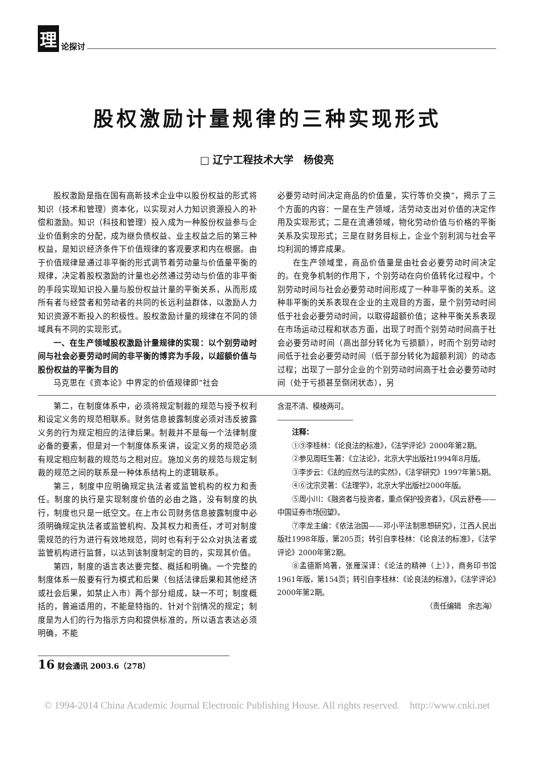理论探讨
股权激励计量规律的三种实现形式
□ 辽宁工程技术大学　杨俊亮
股权激励是指在国有高新技术企业中以股份权益的形式将知识（技术和管理）资本化，以实现对人力知识资源投入的补偿和激励。知识（科技和管理）投入成为一种股份权益参与企业价值剩余的分配，成为继负债权益、业主权益之后的第三种权益，是知识经济条件下价值规律的客观要求和内在根据。由于价值规律是通过非平衡的形式调节着劳动量与价值量平衡的规律，决定着股权激励的计量也必然通过劳动与价值的非平衡的手段实现知识投入量与股份权益计量的平衡关系，从而形成所有者与经营者和劳动者的共同的长远利益群体，以激励人力知识资源不断投入的积极性。股权激励计量的规律在不同的领域具有不同的实现形式。
一、在生产领域股权激励计量规律的实现：以个别劳动时间与社会必要劳动时间的非平衡的博弈为手段，以超额价值与股份权益的平衡为目的
马克思在《资本论》中界定的价值规律即“社会
必要劳动时间决定商品的价值量，实行等价交换”，揭示了三个方面的内容：一是在生产领域，活劳动支出对价值的决定作用及实现形式；二是在流通领域，物化劳动价值与价格的平衡关系及实现形式；三是在财务目标上，企业个别利润与社会平均利润的博弈成果。
在生产领域里，商品价值量是由社会必要劳动时间决定的。在竞争机制的作用下，个别劳动在向价值转化过程中，个别劳动时间与社会必要劳动时间形成了一种非平衡的关系。这种非平衡的关系表现在企业的主观目的方面，是个别劳动时间低于社会必要劳动时间，以取得超额价值；这种平衡关系表现在市场运动过程和状态方面，出现了时而个别劳动时间高于社会必要劳动时间（高出部分转化为亏损额），时而个别劳动时间低于社会必要劳动时间（低于部分转化为超额利润）的动态过程；出现了一部分企业的个别劳动时间高于社会必要劳动时间（处于亏损甚至倒闭状态），另
第二，在制度体系中，必须将规定制裁的规范与授予权利和设定义务的规范相联系。财务信息披露制度必须对违反披露义务的行为规定相应的法律后果。制裁并不是每一个法律制度必备的要素，但是对一个制度体系来讲，设定义务的规范必须有规定相应制裁的规范与之相对应。施加义务的规范与规定制裁的规范之间的联系是一种体系结构上的逻辑联系。
第三，制度中应明确规定执法者或监管机构的权力和责任。制度的执行是实现制度价值的必由之路，没有制度的执行，制度也只是一纸空文。在上市公司财务信息披露制度中必须明确规定执法者或监管机构、及其权力和责任，才可对制度需规范的行为进行有效地规范，同时也有利于公众对执法者或监管机构进行监督，以达到该制度制定的目的，实现其价值。
第四，制度的语言表达要完整、概括和明确。一个完整的制度体系一般要有行为模式和后果（包括法律后果和其他经济或社会后果，如禁止入市）两个部分组成，缺一不可；制度概括的，普遍适用的，不能是特指的、针对个别情况的规定；制度是为人们的行为指示方向和提供标准的，所以语言表达必须明确，不能
16 财会通讯 2003.6（278）
含混不清、模棱两可。
注释：
①⑨李桂林：《论良法的标准》，《法学评论》2000年第2期。
②参见周旺生著：《立法论》，北京大学出版社1994年8月版。
③李步云：《法的应然与法的实然》，《法学研究》1997年第5期。
④⑥沈宗灵著：《法理学》，北京大学出版社2000年版。
⑤周小川：《融资者与投资者，重点保护投资者》，《风云舒卷——中国证券市场回望》。
⑦李龙主编：《依法治国——邓小平法制思想研究》，江西人民出版社1998年版，第205页；转引自李桂林：《论良法的标准》，《法学评论》2000年第2期。
⑧孟德斯鸠著，张雁深译：《论法的精神（上）》，商务印书馆1961年版，第154页；转引自李桂林：《论良法的标准》，《法学评论》2000年第2期。
（责任编辑　余志海）
© 1994-2014 China Academic Journal Electronic Publishing House. All rights reserved.　http://www.cnki.net